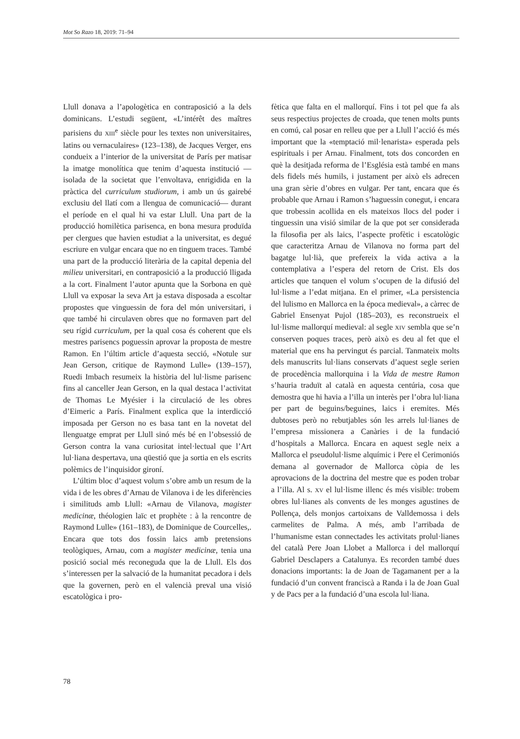Mot So Razo 18, 2019: 71–94
Llull donava a l’apologètica en contraposició a la dels dominicans. L’estudi següent, «L’intérêt des maîtres parisiens du XIII<sup>e</sup> siècle pour les textes non universitaires, latins ou vernaculaires» (123–138), de Jacques Verger, ens condueix a l’interior de la universitat de París per matisar la imatge monolítica que tenim d’aquesta institució —isolada de la societat que l’envoltava, enrigidida en la pràctica del curriculum studiorum, i amb un ús gairebé exclusiu del llatí com a llengua de comunicació— durant el període en el qual hi va estar Llull. Una part de la producció homilètica parisenca, en bona mesura produïda per clergues que havien estudiat a la universitat, es degué escriure en vulgar encara que no en tinguem traces. També una part de la producció literària de la capital depenia del milieu universitari, en contraposició a la producció lligada a la cort. Finalment l’autor apunta que la Sorbona en què Llull va exposar la seva Art ja estava disposada a escoltar propostes que vinguessin de fora del món universitari, i que també hi circulaven obres que no formaven part del seu rígid curriculum, per la qual cosa és coherent que els mestres parisencs poguessin aprovar la proposta de mestre Ramon. En l’últim article d’aquesta secció, «Notule sur Jean Gerson, critique de Raymond Lulle» (139–157), Ruedi Imbach resumeix la història del lul·lisme parisenc fins al canceller Jean Gerson, en la qual destaca l’activitat de Thomas Le Myésier i la circulació de les obres d’Eimeric a París. Finalment explica que la interdicció imposada per Gerson no es basa tant en la novetat del llenguatge emprat per Llull sinó més bé en l’obsessió de Gerson contra la vana curiositat intel·lectual que l’Art lul·liana despertava, una qüestió que ja sortia en els escrits polèmics de l’inquisidor gironí.
L’últim bloc d’aquest volum s’obre amb un resum de la vida i de les obres d’Arnau de Vilanova i de les diferències i similituds amb Llull: «Arnau de Vilanova, magister medicinæ, théologien laïc et prophète : à la rencontre de Raymond Lulle» (161–183), de Dominique de Courcelles,. Encara que tots dos fossin laics amb pretensions teològiques, Arnau, com a magister medicinæ, tenia una posició social més reconeguda que la de Llull. Els dos s’interessen per la salvació de la humanitat pecadora i dels que la governen, però en el valencià preval una visió escatològica i pro-
fètica que falta en el mallorquí. Fins i tot pel que fa als seus respectius projectes de croada, que tenen molts punts en comú, cal posar en relleu que per a Llull l’acció és més important que la «temptació mil·lenarista» esperada pels espirituals i per Arnau. Finalment, tots dos concorden en què la desitjada reforma de l’Església està també en mans dels fidels més humils, i justament per això els adrecen una gran sèrie d’obres en vulgar. Per tant, encara que és probable que Arnau i Ramon s’haguessin conegut, i encara que trobessin acollida en els mateixos llocs del poder i tinguessin una visió similar de la que pot ser considerada la filosofia per als laics, l’aspecte profètic i escatològic que caracteritza Arnau de Vilanova no forma part del bagatge lul·lià, que prefereix la vida activa a la contemplativa a l’espera del retorn de Crist. Els dos articles que tanquen el volum s’ocupen de la difusió del lul·lisme a l’edat mitjana. En el primer, «La persistencia del lulismo en Mallorca en la época medieval», a càrrec de Gabriel Ensenyat Pujol (185–203), es reconstrueix el lul·lisme mallorquí medieval: al segle XIV sembla que se’n conserven poques traces, però això es deu al fet que el material que ens ha pervingut és parcial. Tanmateix molts dels manuscrits lul·lians conservats d’aquest segle serien de procedència mallorquina i la Vida de mestre Ramon s’hauria traduït al català en aquesta centúria, cosa que demostra que hi havia a l’illa un interès per l’obra lul·liana per part de beguins/beguines, laics i eremites. Més dubtoses però no rebutjables són les arrels lul·lianes de l’empresa missionera a Canàries i de la fundació d’hospitals a Mallorca. Encara en aquest segle neix a Mallorca el pseudolul·lisme alquímic i Pere el Cerimoniós demana al governador de Mallorca còpia de les aprovacions de la doctrina del mestre que es poden trobar a l’illa. Al s. XV el lul·lisme illenc és més visible: trobem obres lul·lianes als convents de les monges agustines de Pollença, dels monjos cartoixans de Valldemossa i dels carmelites de Palma. A més, amb l’arribada de l’humanisme estan connectades les activitats prolul·lianes del català Pere Joan Llobet a Mallorca i del mallorquí Gabriel Desclapers a Catalunya. Es recorden també dues donacions importants: la de Joan de Tagamanent per a la fundació d’un convent franciscà a Randa i la de Joan Gual y de Pacs per a la fundació d’una escola lul·liana.
78